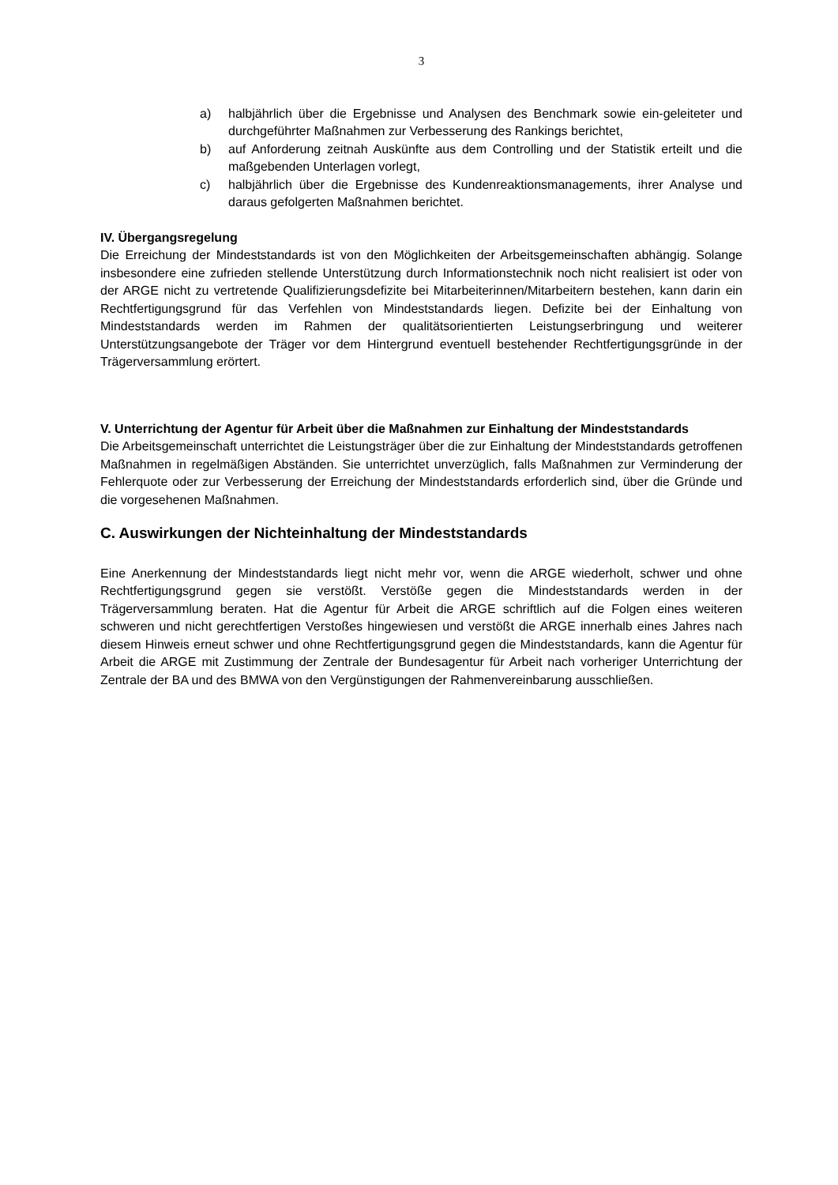3
a) halbjährlich über die Ergebnisse und Analysen des Benchmark sowie ein-geleiteter und durchgeführter Maßnahmen zur Verbesserung des Rankings berichtet,
b) auf Anforderung zeitnah Auskünfte aus dem Controlling und der Statistik erteilt und die maßgebenden Unterlagen vorlegt,
c) halbjährlich über die Ergebnisse des Kundenreaktionsmanagements, ihrer Analyse und daraus gefolgerten Maßnahmen berichtet.
IV. Übergangsregelung
Die Erreichung der Mindeststandards ist von den Möglichkeiten der Arbeitsgemeinschaften abhängig. Solange insbesondere eine zufrieden stellende Unterstützung durch Informationstechnik noch nicht realisiert ist oder von der ARGE nicht zu vertretende Qualifizierungsdefizite bei Mitarbeiterinnen/Mitarbeitern bestehen, kann darin ein Rechtfertigungsgrund für das Verfehlen von Mindeststandards liegen. Defizite bei der Einhaltung von Mindeststandards werden im Rahmen der qualitätsorientierten Leistungserbringung und weiterer Unterstützungsangebote der Träger vor dem Hintergrund eventuell bestehender Rechtfertigungsgründe in der Trägerversammlung erörtert.
V. Unterrichtung der Agentur für Arbeit über die Maßnahmen zur Einhaltung der Mindeststandards
Die Arbeitsgemeinschaft unterrichtet die Leistungsträger über die zur Einhaltung der Mindeststandards getroffenen Maßnahmen in regelmäßigen Abständen. Sie unterrichtet unverzüglich, falls Maßnahmen zur Verminderung der Fehlerquote oder zur Verbesserung der Erreichung der Mindeststandards erforderlich sind, über die Gründe und die vorgesehenen Maßnahmen.
C. Auswirkungen der Nichteinhaltung der Mindeststandards
Eine Anerkennung der Mindeststandards liegt nicht mehr vor, wenn die ARGE wiederholt, schwer und ohne Rechtfertigungsgrund gegen sie verstößt. Verstöße gegen die Mindeststandards werden in der Trägerversammlung beraten. Hat die Agentur für Arbeit die ARGE schriftlich auf die Folgen eines weiteren schweren und nicht gerechtfertigen Verstoßes hingewiesen und verstößt die ARGE innerhalb eines Jahres nach diesem Hinweis erneut schwer und ohne Rechtfertigungsgrund gegen die Mindeststandards, kann die Agentur für Arbeit die ARGE mit Zustimmung der Zentrale der Bundesagentur für Arbeit nach vorheriger Unterrichtung der Zentrale der BA und des BMWA von den Vergünstigungen der Rahmenvereinbarung ausschließen.